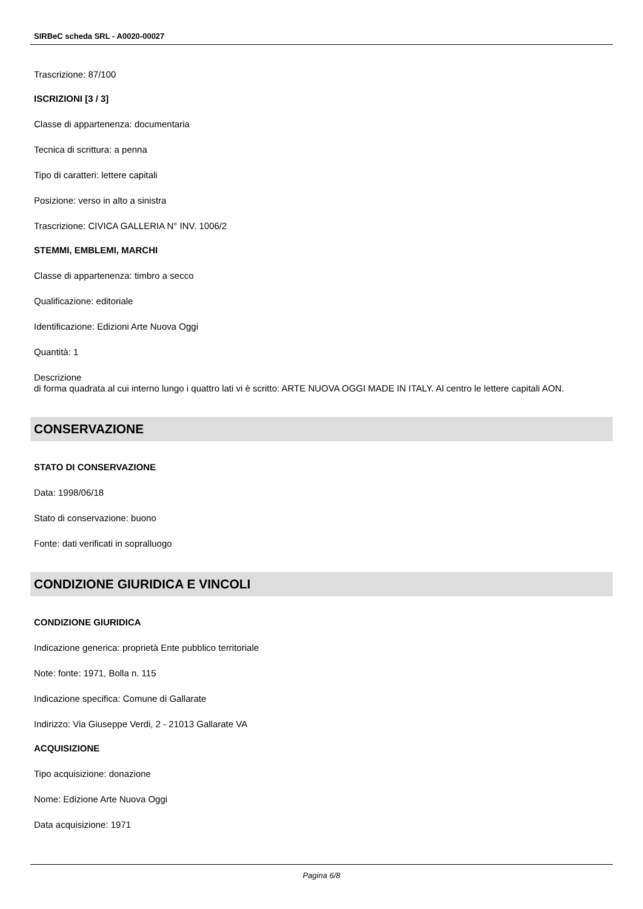SIRBeC scheda SRL - A0020-00027
Trascrizione: 87/100
ISCRIZIONI [3 / 3]
Classe di appartenenza: documentaria
Tecnica di scrittura: a penna
Tipo di caratteri: lettere capitali
Posizione: verso in alto a sinistra
Trascrizione: CIVICA GALLERIA N° INV. 1006/2
STEMMI, EMBLEMI, MARCHI
Classe di appartenenza: timbro a secco
Qualificazione: editoriale
Identificazione: Edizioni Arte Nuova Oggi
Quantità: 1
Descrizione
di forma quadrata al cui interno lungo i quattro lati vi è scritto: ARTE NUOVA OGGI MADE IN ITALY. Al centro le lettere capitali AON.
CONSERVAZIONE
STATO DI CONSERVAZIONE
Data: 1998/06/18
Stato di conservazione: buono
Fonte: dati verificati in sopralluogo
CONDIZIONE GIURIDICA E VINCOLI
CONDIZIONE GIURIDICA
Indicazione generica: proprietà Ente pubblico territoriale
Note: fonte: 1971, Bolla n. 115
Indicazione specifica: Comune di Gallarate
Indirizzo: Via Giuseppe Verdi, 2 - 21013 Gallarate VA
ACQUISIZIONE
Tipo acquisizione: donazione
Nome: Edizione Arte Nuova Oggi
Data acquisizione: 1971
Pagina 6/8